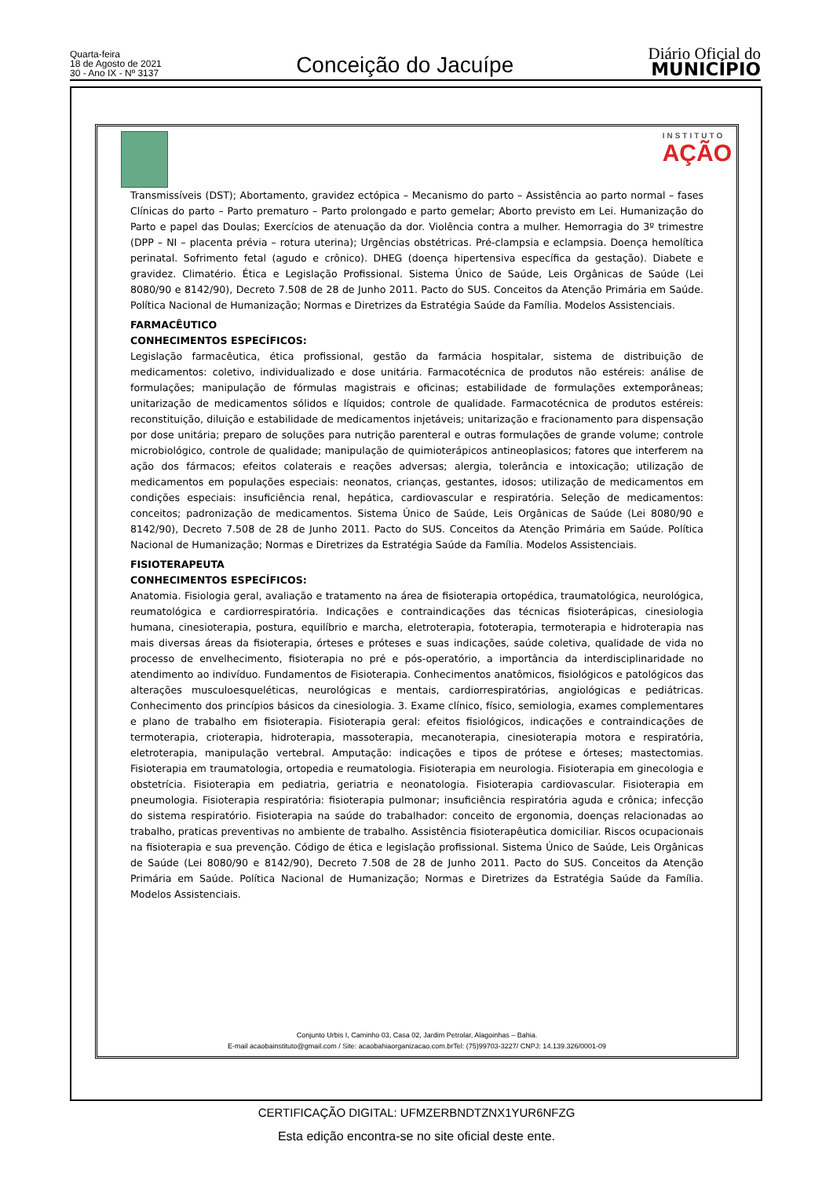Quarta-feira
18 de Agosto de 2021
30 - Ano IX - Nº 3137
Conceição do Jacuípe
Diário Oficial do
MUNICÍPIO
INSTITUTO
AÇÃO
Transmissíveis (DST); Abortamento, gravidez ectópica – Mecanismo do parto – Assistência ao parto normal – fases Clínicas do parto – Parto prematuro – Parto prolongado e parto gemelar; Aborto previsto em Lei. Humanização do Parto e papel das Doulas; Exercícios de atenuação da dor. Violência contra a mulher. Hemorragia do 3º trimestre (DPP – NI – placenta prévia – rotura uterina); Urgências obstétricas. Pré-clampsia e eclampsia. Doença hemolítica perinatal. Sofrimento fetal (agudo e crônico). DHEG (doença hipertensiva específica da gestação). Diabete e gravidez. Climatério. Ética e Legislação Profissional. Sistema Único de Saúde, Leis Orgânicas de Saúde (Lei 8080/90 e 8142/90), Decreto 7.508 de 28 de Junho 2011. Pacto do SUS. Conceitos da Atenção Primária em Saúde. Política Nacional de Humanização; Normas e Diretrizes da Estratégia Saúde da Família. Modelos Assistenciais.
FARMACÊUTICO
CONHECIMENTOS ESPECÍFICOS:
Legislação farmacêutica, ética profissional, gestão da farmácia hospitalar, sistema de distribuição de medicamentos: coletivo, individualizado e dose unitária. Farmacotécnica de produtos não estéreis: análise de formulações; manipulação de fórmulas magistrais e oficinas; estabilidade de formulações extemporâneas; unitarização de medicamentos sólidos e líquidos; controle de qualidade. Farmacotécnica de produtos estéreis: reconstituição, diluição e estabilidade de medicamentos injetáveis; unitarização e fracionamento para dispensação por dose unitária; preparo de soluções para nutrição parenteral e outras formulações de grande volume; controle microbiológico, controle de qualidade; manipulação de quimioterápicos antineoplasicos; fatores que interferem na ação dos fármacos; efeitos colaterais e reações adversas; alergia, tolerância e intoxicação; utilização de medicamentos em populações especiais: neonatos, crianças, gestantes, idosos; utilização de medicamentos em condições especiais: insuficiência renal, hepática, cardiovascular e respiratória. Seleção de medicamentos: conceitos; padronização de medicamentos. Sistema Único de Saúde, Leis Orgânicas de Saúde (Lei 8080/90 e 8142/90), Decreto 7.508 de 28 de Junho 2011. Pacto do SUS. Conceitos da Atenção Primária em Saúde. Política Nacional de Humanização; Normas e Diretrizes da Estratégia Saúde da Família. Modelos Assistenciais.
FISIOTERAPEUTA
CONHECIMENTOS ESPECÍFICOS:
Anatomia. Fisiologia geral, avaliação e tratamento na área de fisioterapia ortopédica, traumatológica, neurológica, reumatológica e cardiorrespiratória. Indicações e contraindicações das técnicas fisioterápicas, cinesiologia humana, cinesioterapia, postura, equilíbrio e marcha, eletroterapia, fototerapia, termoterapia e hidroterapia nas mais diversas áreas da fisioterapia, órteses e próteses e suas indicações, saúde coletiva, qualidade de vida no processo de envelhecimento, fisioterapia no pré e pós-operatório, a importância da interdisciplinaridade no atendimento ao indivíduo. Fundamentos de Fisioterapia. Conhecimentos anatômicos, fisiológicos e patológicos das alterações musculoesqueléticas, neurológicas e mentais, cardiorrespiratórias, angiológicas e pediátricas. Conhecimento dos princípios básicos da cinesiologia. 3. Exame clínico, físico, semiologia, exames complementares e plano de trabalho em fisioterapia. Fisioterapia geral: efeitos fisiológicos, indicações e contraindicações de termoterapia, crioterapia, hidroterapia, massoterapia, mecanoterapia, cinesioterapia motora e respiratória, eletroterapia, manipulação vertebral. Amputação: indicações e tipos de prótese e órteses; mastectomias. Fisioterapia em traumatologia, ortopedia e reumatologia. Fisioterapia em neurologia. Fisioterapia em ginecologia e obstetrícia. Fisioterapia em pediatria, geriatria e neonatologia. Fisioterapia cardiovascular. Fisioterapia em pneumologia. Fisioterapia respiratória: fisioterapia pulmonar; insuficiência respiratória aguda e crônica; infecção do sistema respiratório. Fisioterapia na saúde do trabalhador: conceito de ergonomia, doenças relacionadas ao trabalho, praticas preventivas no ambiente de trabalho. Assistência fisioterapêutica domiciliar. Riscos ocupacionais na fisioterapia e sua prevenção. Código de ética e legislação profissional. Sistema Único de Saúde, Leis Orgânicas de Saúde (Lei 8080/90 e 8142/90), Decreto 7.508 de 28 de Junho 2011. Pacto do SUS. Conceitos da Atenção Primária em Saúde. Política Nacional de Humanização; Normas e Diretrizes da Estratégia Saúde da Família. Modelos Assistenciais.
Conjunto Urbis I, Caminho 03, Casa 02, Jardim Petrolar, Alagoinhas – Bahia.
E-mail acaobainstituto@gmail.com / Site: acaobahiaorganizacao.com.brTel: (75)99703-3227/ CNPJ: 14.139.326/0001-09
CERTIFICAÇÃO DIGITAL: UFMZERBNDTZNX1YUR6NFZG
Esta edição encontra-se no site oficial deste ente.